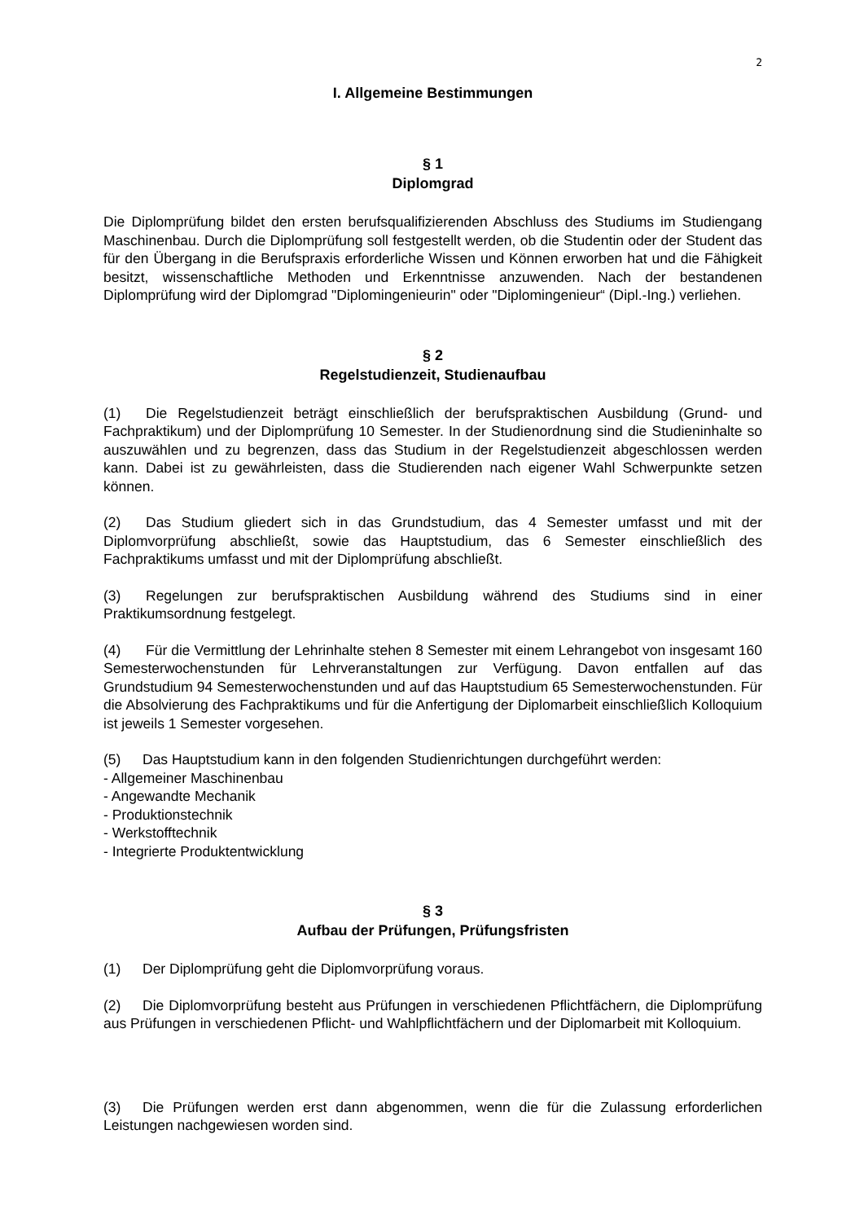2
I. Allgemeine Bestimmungen
§ 1
Diplomgrad
Die Diplomprüfung bildet den ersten berufsqualifizierenden Abschluss des Studiums im Studiengang Maschinenbau. Durch die Diplomprüfung soll festgestellt werden, ob die Studentin oder der Student das für den Übergang in die Berufspraxis erforderliche Wissen und Können erworben hat und die Fähigkeit besitzt, wissenschaftliche Methoden und Erkenntnisse anzuwenden. Nach der bestandenen Diplomprüfung wird der Diplomgrad "Diplomingenieurin" oder "Diplomingenieur“ (Dipl.-Ing.) verliehen.
§ 2
Regelstudienzeit, Studienaufbau
(1) Die Regelstudienzeit beträgt einschließlich der berufspraktischen Ausbildung (Grund- und Fachpraktikum) und der Diplomprüfung 10 Semester. In der Studienordnung sind die Studieninhalte so auszuwählen und zu begrenzen, dass das Studium in der Regelstudienzeit abgeschlossen werden kann. Dabei ist zu gewährleisten, dass die Studierenden nach eigener Wahl Schwerpunkte setzen können.
(2) Das Studium gliedert sich in das Grundstudium, das 4 Semester umfasst und mit der Diplomvorprüfung abschließt, sowie das Hauptstudium, das 6 Semester einschließlich des Fachpraktikums umfasst und mit der Diplomprüfung abschließt.
(3) Regelungen zur berufspraktischen Ausbildung während des Studiums sind in einer Praktikumsordnung festgelegt.
(4) Für die Vermittlung der Lehrinhalte stehen 8 Semester mit einem Lehrangebot von insgesamt 160 Semesterwochenstunden für Lehrveranstaltungen zur Verfügung. Davon entfallen auf das Grundstudium 94 Semesterwochenstunden und auf das Hauptstudium 65 Semesterwochenstunden. Für die Absolvierung des Fachpraktikums und für die Anfertigung der Diplomarbeit einschließlich Kolloquium ist jeweils 1 Semester vorgesehen.
(5) Das Hauptstudium kann in den folgenden Studienrichtungen durchgeführt werden:
- Allgemeiner Maschinenbau
- Angewandte Mechanik
- Produktionstechnik
- Werkstofftechnik
- Integrierte Produktentwicklung
§ 3
Aufbau der Prüfungen, Prüfungsfristen
(1) Der Diplomprüfung geht die Diplomvorprüfung voraus.
(2) Die Diplomvorprüfung besteht aus Prüfungen in verschiedenen Pflichtfächern, die Diplomprüfung aus Prüfungen in verschiedenen Pflicht- und Wahlpflichtfächern und der Diplomarbeit mit Kolloquium.
(3) Die Prüfungen werden erst dann abgenommen, wenn die für die Zulassung erforderlichen Leistungen nachgewiesen worden sind.